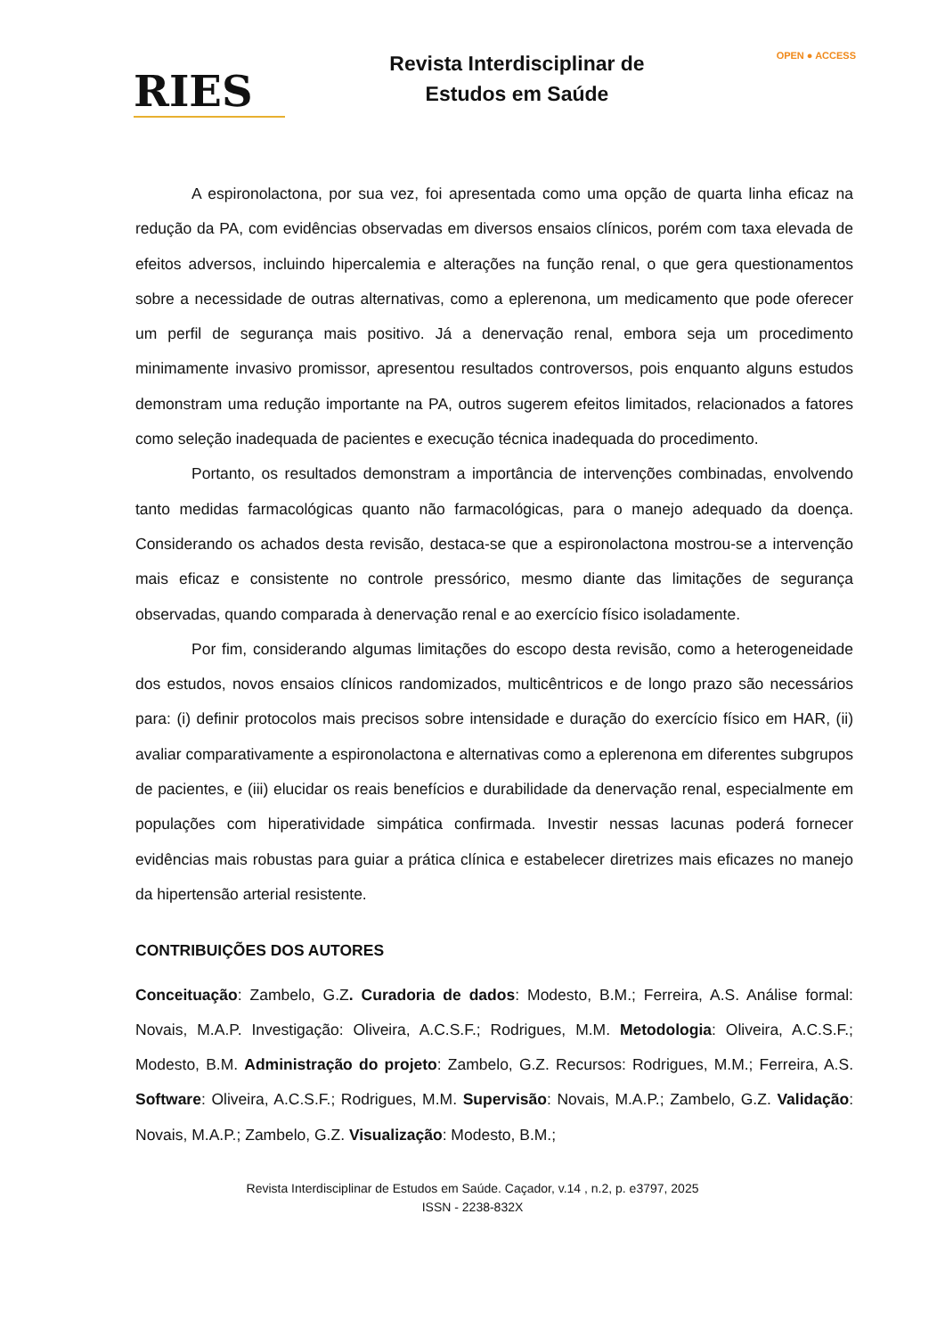RIES
Revista Interdisciplinar de
Estudos em Saúde
OPEN ● ACCESS
A espironolactona, por sua vez, foi apresentada como uma opção de quarta linha eficaz na redução da PA, com evidências observadas em diversos ensaios clínicos, porém com taxa elevada de efeitos adversos, incluindo hipercalemia e alterações na função renal, o que gera questionamentos sobre a necessidade de outras alternativas, como a eplerenona, um medicamento que pode oferecer um perfil de segurança mais positivo. Já a denervação renal, embora seja um procedimento minimamente invasivo promissor, apresentou resultados controversos, pois enquanto alguns estudos demonstram uma redução importante na PA, outros sugerem efeitos limitados, relacionados a fatores como seleção inadequada de pacientes e execução técnica inadequada do procedimento.
Portanto, os resultados demonstram a importância de intervenções combinadas, envolvendo tanto medidas farmacológicas quanto não farmacológicas, para o manejo adequado da doença. Considerando os achados desta revisão, destaca-se que a espironolactona mostrou-se a intervenção mais eficaz e consistente no controle pressórico, mesmo diante das limitações de segurança observadas, quando comparada à denervação renal e ao exercício físico isoladamente.
Por fim, considerando algumas limitações do escopo desta revisão, como a heterogeneidade dos estudos, novos ensaios clínicos randomizados, multicêntricos e de longo prazo são necessários para: (i) definir protocolos mais precisos sobre intensidade e duração do exercício físico em HAR, (ii) avaliar comparativamente a espironolactona e alternativas como a eplerenona em diferentes subgrupos de pacientes, e (iii) elucidar os reais benefícios e durabilidade da denervação renal, especialmente em populações com hiperatividade simpática confirmada. Investir nessas lacunas poderá fornecer evidências mais robustas para guiar a prática clínica e estabelecer diretrizes mais eficazes no manejo da hipertensão arterial resistente.
CONTRIBUIÇÕES DOS AUTORES
Conceituação: Zambelo, G.Z. Curadoria de dados: Modesto, B.M.; Ferreira, A.S. Análise formal: Novais, M.A.P. Investigação: Oliveira, A.C.S.F.; Rodrigues, M.M. Metodologia: Oliveira, A.C.S.F.; Modesto, B.M. Administração do projeto: Zambelo, G.Z. Recursos: Rodrigues, M.M.; Ferreira, A.S. Software: Oliveira, A.C.S.F.; Rodrigues, M.M. Supervisão: Novais, M.A.P.; Zambelo, G.Z. Validação: Novais, M.A.P.; Zambelo, G.Z. Visualização: Modesto, B.M.;
Revista Interdisciplinar de Estudos em Saúde. Caçador, v.14 , n.2, p. e3797, 2025
ISSN - 2238-832X